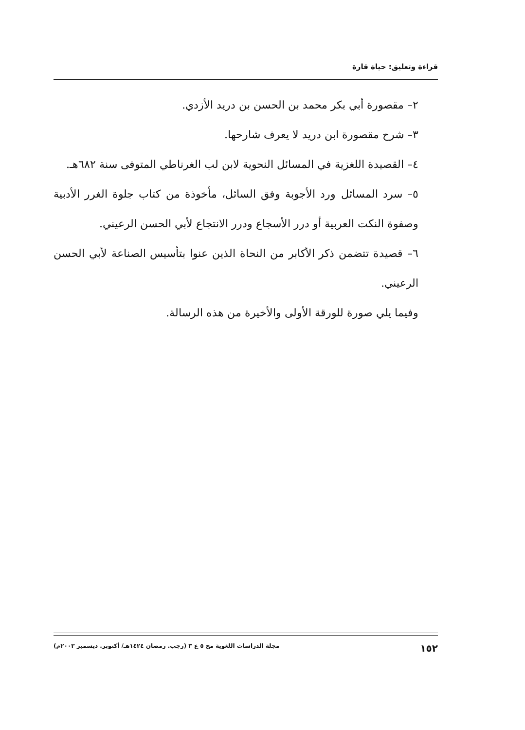قراءة وتعليق: حياة قارة
٢– مقصورة أبي بكر محمد بن الحسن بن دريد الأزدي.
٣– شرح مقصورة ابن دريد لا يعرف شارحها.
٤– القصيدة اللغزية في المسائل النحوية لابن لب الغرناطي المتوفى سنة ٦٨٢هـ.
٥– سرد المسائل ورد الأجوبة وفق السائل، مأخوذة من كتاب جلوة الغرر الأدبية وصفوة النكت العربية أو درر الأسجاع ودرر الانتجاع لأبي الحسن الرعيني.
٦– قصيدة تتضمن ذكر الأكابر من النحاة الذين عنوا بتأسيس الصناعة لأبي الحسن الرعيني.
وفيما يلي صورة للورقة الأولى والأخيرة من هذه الرسالة.
١٥٢ مجلة الدراسات اللغوية مج ٥ ع ٣ (رجب. رمضان ١٤٢٤هـ/ أكتوبر. ديسمبر ٢٠٠٣م)